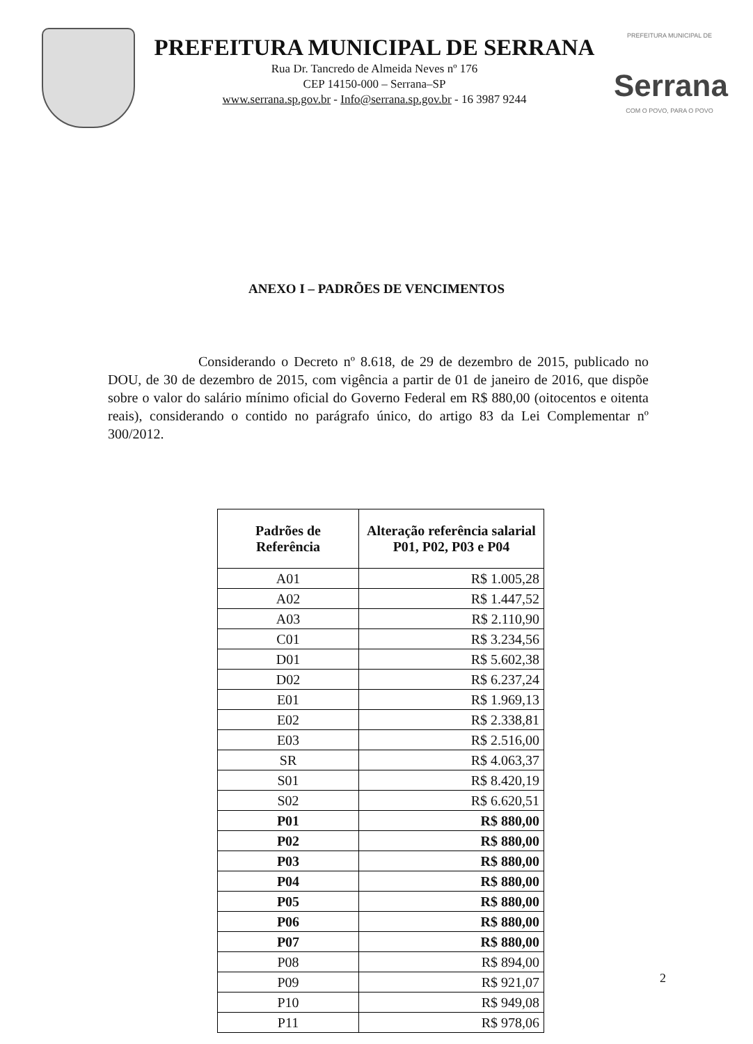PREFEITURA MUNICIPAL DE SERRANA
Rua Dr. Tancredo de Almeida Neves nº 176
CEP 14150-000 – Serrana–SP
www.serrana.sp.gov.br - Info@serrana.sp.gov.br - 16 3987 9244
PREFEITURA MUNICIPAL DE
Serrana
COM O POVO, PARA O POVO
ANEXO I – PADRÕES DE VENCIMENTOS
Considerando o Decreto nº 8.618, de 29 de dezembro de 2015, publicado no DOU, de 30 de dezembro de 2015, com vigência a partir de 01 de janeiro de 2016, que dispõe sobre o valor do salário mínimo oficial do Governo Federal em R$ 880,00 (oitocentos e oitenta reais), considerando o contido no parágrafo único, do artigo 83 da Lei Complementar nº 300/2012.
| Padrões de Referência | Alteração referência salarial P01, P02, P03 e P04 |
| --- | --- |
| A01 | R$ 1.005,28 |
| A02 | R$ 1.447,52 |
| A03 | R$ 2.110,90 |
| C01 | R$ 3.234,56 |
| D01 | R$ 5.602,38 |
| D02 | R$ 6.237,24 |
| E01 | R$ 1.969,13 |
| E02 | R$ 2.338,81 |
| E03 | R$ 2.516,00 |
| SR | R$ 4.063,37 |
| S01 | R$ 8.420,19 |
| S02 | R$ 6.620,51 |
| P01 | R$ 880,00 |
| P02 | R$ 880,00 |
| P03 | R$ 880,00 |
| P04 | R$ 880,00 |
| P05 | R$ 880,00 |
| P06 | R$ 880,00 |
| P07 | R$ 880,00 |
| P08 | R$ 894,00 |
| P09 | R$ 921,07 |
| P10 | R$ 949,08 |
| P11 | R$ 978,06 |
2